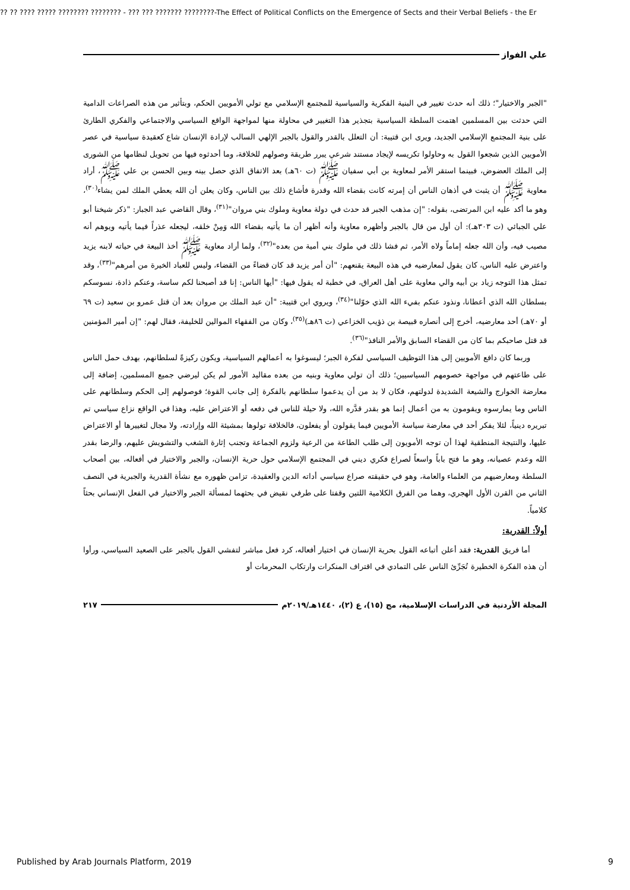?? ?? ???? ????? ???????? ???????? - ??? ??? ??????? ????????-The Effect of Political Conflicts on the Emergence of Sects and their Verbal Beliefs - the Er
علي الفواز
"الجبر والاختيار"؛ ذلك أنه حدث تغيير في البنية الفكرية والسياسية للمجتمع الإسلامي مع تولي الأمويين الحكم، وبتأثير من هذه الصراعات الدامية التي حدثت بين المسلمين اهتمت السلطة السياسية بتجذير هذا التغيير في محاولة منها لمواجهة الواقع السياسي والاجتماعي والفكري الطارئ على بنية المجتمع الإسلامي الجديد، ويرى ابن قتيبة: أن التعلل بالقدر والقول بالجبر الإلهي السالب لإرادة الإنسان شاع كعقيدة سياسية في عصر الأمويين الذين شجعوا القول به وحاولوا تكريسه لإيجاد مستند شرعي يبرر طريقة وصولهم للخلافة، وما أحدثوه فيها من تحويل لنظامها من الشورى إلى الملك العضوض، فبينما استقر الأمر لمعاوية بن أبي سفيان ﷺ (ت ٦٠هـ) بعد الاتفاق الذي حصل بينه وبين الحسن بن علي ﷺ، أراد معاوية ﷺ أن يثبت في أذهان الناس أن إمرته كانت بقضاء الله وقدرة فأشاع ذلك بين الناس، وكان يعلن أن الله يعطي الملك لمن يشاء<sup>(٣٠)</sup>، وهو ما أكد عليه ابن المرتضى، بقوله: "إن مذهب الجبر قد حدث في دولة معاوية وملوك بني مروان"<sup>(٣١)</sup>، وقال القاضي عبد الجبار: "ذكر شيخنا أبو علي الجبائي (ت ٣٠٣هـ): أن أول من قال بالجبر وأظهره معاوية وأنه أظهر أن ما يأتيه بقضاء الله وَمِنْ خلقه، ليجعله عذراً فيما يأتيه ويوهم أنه مصيب فيه، وأن الله جعله إماماً ولاه الأمر، ثم فشا ذلك في ملوك بني أمية من بعده"<sup>(٣٢)</sup>، ولما أراد معاوية ﷺ أخذ البيعة في حياته لابنه يزيد واعترض عليه الناس، كان يقول لمعارضيه في هذه البيعة يقنعهم: "أن أمر يزيد قد كان قضاءً من القضاء، وليس للعباد الخيرة من أمرهم"<sup>(٣٣)</sup>، وقد تمثل هذا التوجه زياد بن أبيه والي معاوية على أهل العراق، في خطبة له يقول فيها: "أيها الناس: إنا قد أصبحنا لكم ساسة، وعنكم ذادة، نسوسكم بسلطان الله الذي أعطانا، ونذود عنكم بفيء الله الذي خوّلنا"<sup>(٣٤)</sup>، ويروي ابن قتيبة: "أن عبد الملك بن مروان بعد أن قتل عمرو بن سعيد (ت ٦٩ أو ٧٠هـ) أحد معارضيه، أخرج إلى أنصاره قبيصة بن ذؤيب الخزاعي (ت ٨٦هـ)<sup>(٣٥)</sup>، وكان من الفقهاء الموالين للخليفة، فقال لهم: "إن أمير المؤمنين قد قتل صاحبكم بما كان من القضاء السابق والأمر النافذ"<sup>(٣٦)</sup>.
وربما كان دافع الأمويين إلى هذا التوظيف السياسي لفكرة الجبر؛ ليسوغوا به أعمالهم السياسية، ويكون ركيزةً لسلطانهم، بهدف حمل الناس على طاعتهم في مواجهة خصومهم السياسيين؛ ذلك أن تولي معاوية وبنيه من بعده مقاليد الأمور لم يكن ليرضي جميع المسلمين، إضافة إلى معارضة الخوارج والشيعة الشديدة لدولتهم، فكان لا بد من أن يدعموا سلطانهم بالفكرة إلى جانب القوة؛ فوصولهم إلى الحكم وسلطانهم على الناس وما يمارسوه ويقومون به من أعمال إنما هو بقدر قدَّره الله، ولا حيلة للناس في دفعه أو الاعتراض عليه، وهذا في الواقع نزاع سياسي تم تبريره دينياً، لئلا يفكر أحد في معارضة سياسة الأمويين فيما يقولون أو يفعلون، فالخلافة تولوها بمشيئة الله وإرادته، ولا مجال لتغييرها أو الاعتراض عليها، والنتيجة المنطقية لهذا أن توجه الأمويون إلى طلب الطاعة من الرعية ولزوم الجماعة وتجنب إثارة الشغب والتشويش عليهم، والرضا بقدر الله وعدم عصيانه، وهو ما فتح باباً واسعاً لصراع فكري ديني في المجتمع الإسلامي حول حرية الإنسان، والجبر والاختيار في أفعاله، بين أصحاب السلطة ومعارضيهم من العلماء والعامة، وهو في حقيقته صراع سياسي أداته الدين والعقيدة، تزامن ظهوره مع نشأة القدرية والجبرية في النصف الثاني من القرن الأول الهجري، وهما من الفرق الكلامية اللتين وقفتا على طرفي نقيض في بحثهما لمسألة الجبر والاختيار في الفعل الإنساني بحثاً كلامياً.
أولاً: القدرية:
أما فريق القدرية: فقد أعلن أتباعه القول بحرية الإنسان في اختيار أفعاله، كرد فعل مباشر لتفشي القول بالجبر على الصعيد السياسي، ورأوا أن هذه الفكرة الخطيرة تُجَرِّئ الناس على التمادي في اقتراف المنكرات وارتكاب المحرمات أو
المجلة الأردنية في الدراسات الإسلامية، مج (١٥)، ع (٢)، ١٤٤٠هـ/٢٠١٩م ٢١٧
Published by Arab Journals Platform, 2019 9